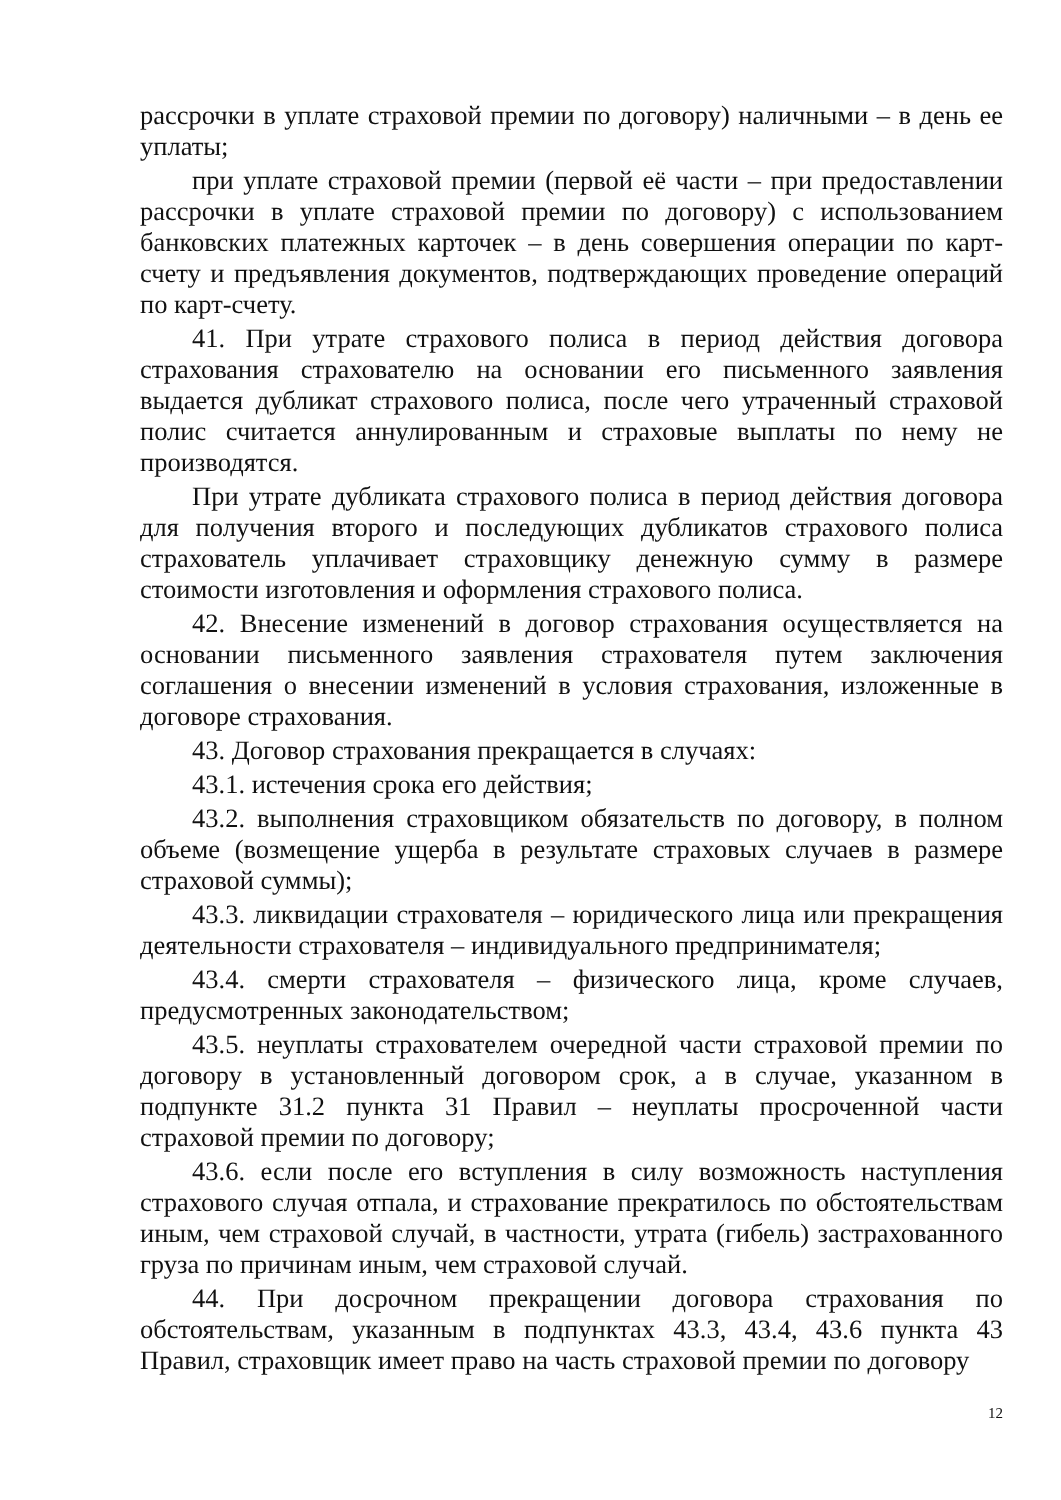рассрочки в уплате страховой премии по договору) наличными – в день ее уплаты;
при уплате страховой премии (первой её части – при предоставлении рассрочки в уплате страховой премии по договору) с использованием банковских платежных карточек – в день совершения операции по карт-счету и предъявления документов, подтверждающих проведение операций по карт-счету.
41. При утрате страхового полиса в период действия договора страхования страхователю на основании его письменного заявления выдается дубликат страхового полиса, после чего утраченный страховой полис считается аннулированным и страховые выплаты по нему не производятся.
При утрате дубликата страхового полиса в период действия договора для получения второго и последующих дубликатов страхового полиса страхователь уплачивает страховщику денежную сумму в размере стоимости изготовления и оформления страхового полиса.
42. Внесение изменений в договор страхования осуществляется на основании письменного заявления страхователя путем заключения соглашения о внесении изменений в условия страхования, изложенные в договоре страхования.
43. Договор страхования прекращается в случаях:
43.1. истечения срока его действия;
43.2. выполнения страховщиком обязательств по договору, в полном объеме (возмещение ущерба в результате страховых случаев в размере страховой суммы);
43.3. ликвидации страхователя – юридического лица или прекращения деятельности страхователя – индивидуального предпринимателя;
43.4. смерти страхователя – физического лица, кроме случаев, предусмотренных законодательством;
43.5. неуплаты страхователем очередной части страховой премии по договору в установленный договором срок, а в случае, указанном в подпункте 31.2 пункта 31 Правил – неуплаты просроченной части страховой премии по договору;
43.6. если после его вступления в силу возможность наступления страхового случая отпала, и страхование прекратилось по обстоятельствам иным, чем страховой случай, в частности, утрата (гибель) застрахованного груза по причинам иным, чем страховой случай.
44. При досрочном прекращении договора страхования по обстоятельствам, указанным в подпунктах 43.3, 43.4, 43.6 пункта 43 Правил, страховщик имеет право на часть страховой премии по договору
12